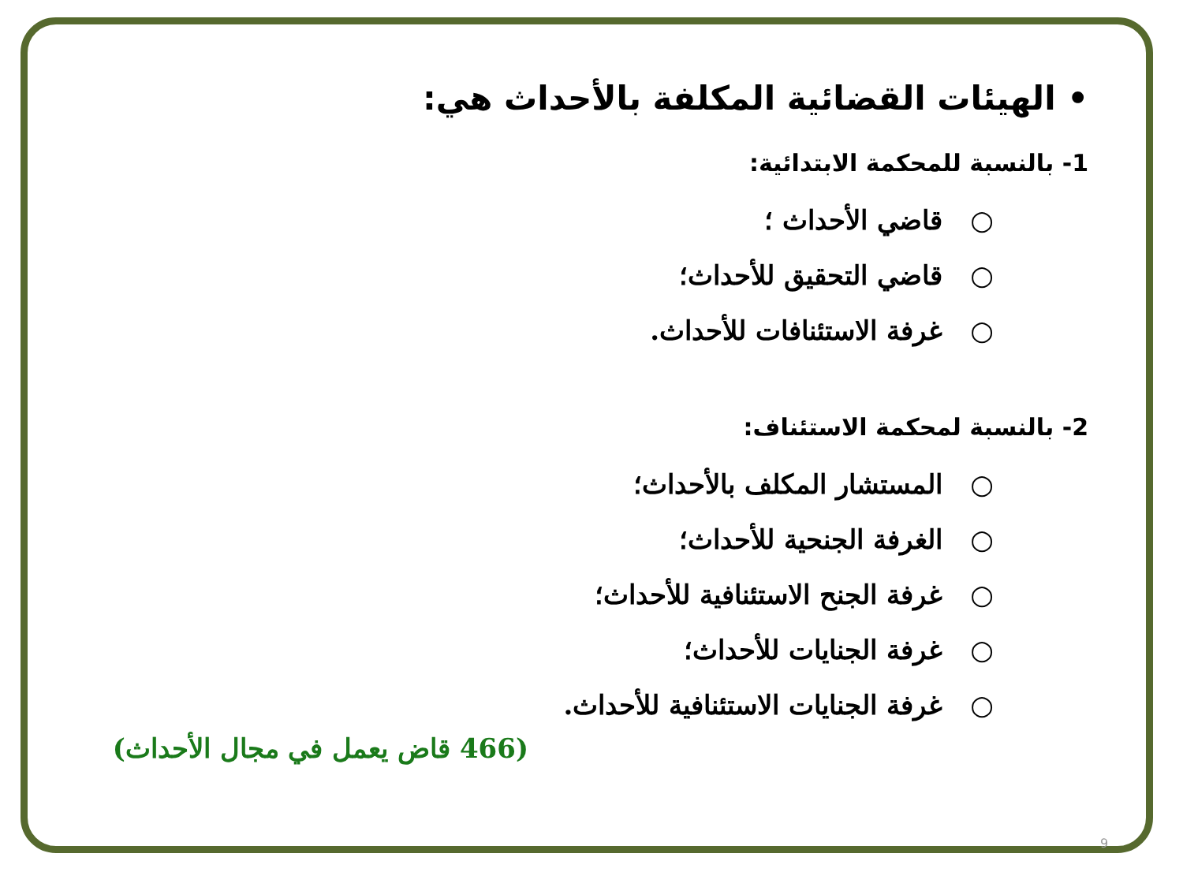• الهيئات القضائية المكلفة بالأحداث هي:
1- بالنسبة للمحكمة الابتدائية:
○ قاضي الأحداث ؛
○ قاضي التحقيق للأحداث؛
○ غرفة الاستئنافات للأحداث.
2- بالنسبة لمحكمة الاستئناف:
○ المستشار المكلف بالأحداث؛
○ الغرفة الجنحية للأحداث؛
○ غرفة الجنح الاستئنافية للأحداث؛
○ غرفة الجنايات للأحداث؛
○ غرفة الجنايات الاستئنافية للأحداث.
(466 قاض يعمل في مجال الأحداث)
9